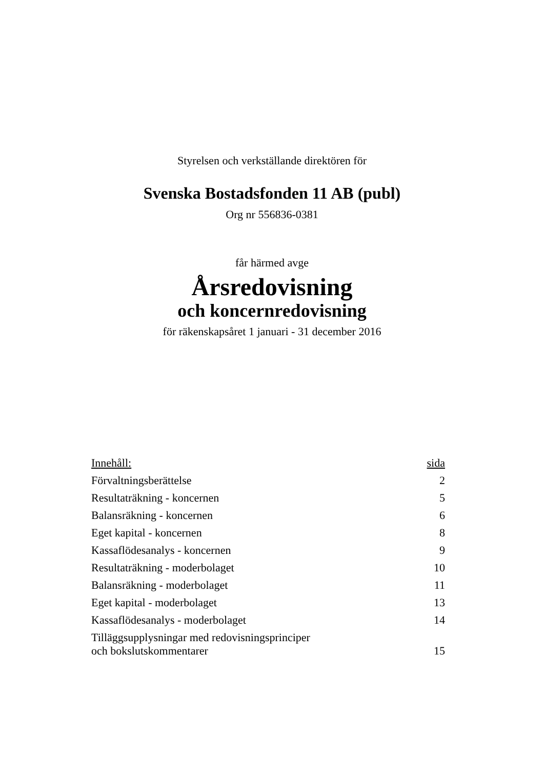Styrelsen och verkställande direktören för
Svenska Bostadsfonden 11 AB (publ)
Org nr 556836-0381
får härmed avge
Årsredovisning
och koncernredovisning
för räkenskapsåret 1 januari - 31 december 2016
| Innehåll: | sida |
| --- | --- |
| Förvaltningsberättelse | 2 |
| Resultaträkning - koncernen | 5 |
| Balansräkning - koncernen | 6 |
| Eget kapital - koncernen | 8 |
| Kassaflödesanalys - koncernen | 9 |
| Resultaträkning - moderbolaget | 10 |
| Balansräkning - moderbolaget | 11 |
| Eget kapital - moderbolaget | 13 |
| Kassaflödesanalys - moderbolaget | 14 |
| Tilläggsupplysningar med redovisningsprinciper och bokslutskommentarer | 15 |